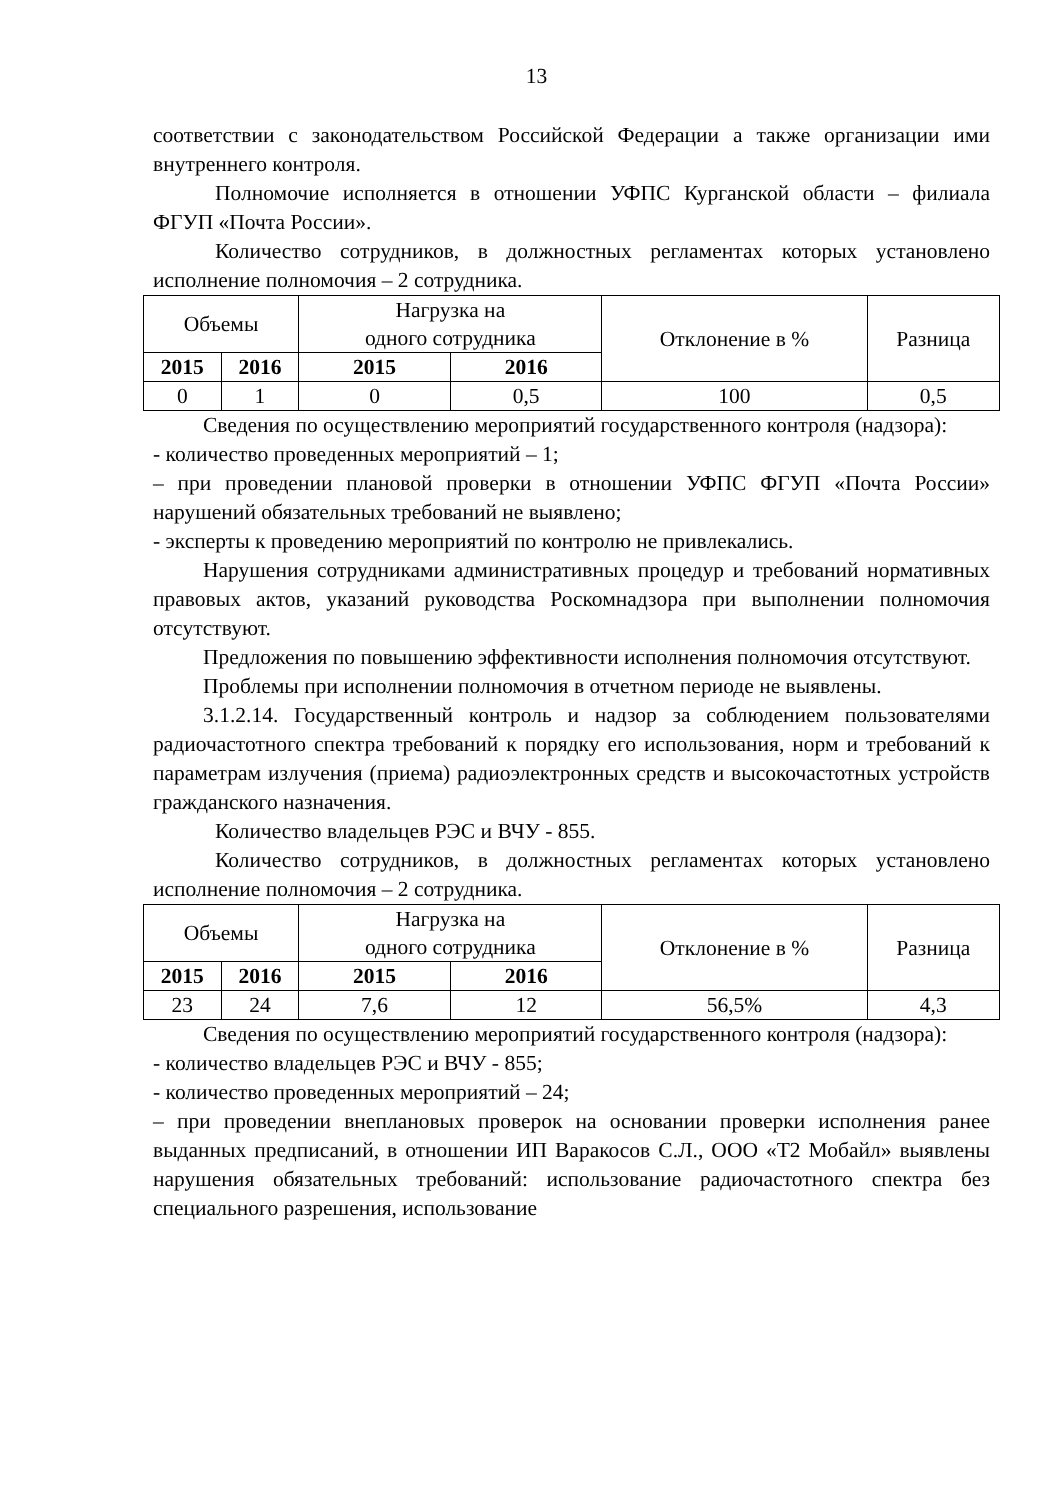13
соответствии с законодательством Российской Федерации а также организации ими внутреннего контроля.
Полномочие исполняется в отношении УФПС Курганской области – филиала ФГУП «Почта России».
Количество сотрудников, в должностных регламентах которых установлено исполнение полномочия – 2 сотрудника.
| Объемы | | Нагрузка на одного сотрудника | | Отклонение в % | Разница |
| --- | --- | --- | --- | --- | --- |
| 2015 | 2016 | 2015 | 2016 | | |
| 0 | 1 | 0 | 0,5 | 100 | 0,5 |
Сведения по осуществлению мероприятий государственного контроля (надзора):
- количество проведенных мероприятий – 1;
– при проведении плановой проверки в отношении УФПС ФГУП «Почта России» нарушений обязательных требований не выявлено;
- эксперты к проведению мероприятий по контролю не привлекались.
Нарушения сотрудниками административных процедур и требований нормативных правовых актов, указаний руководства Роскомнадзора при выполнении полномочия отсутствуют.
Предложения по повышению эффективности исполнения полномочия отсутствуют.
Проблемы при исполнении полномочия в отчетном периоде не выявлены.
3.1.2.14. Государственный контроль и надзор за соблюдением пользователями радиочастотного спектра требований к порядку его использования, норм и требований к параметрам излучения (приема) радиоэлектронных средств и высокочастотных устройств гражданского назначения.
Количество владельцев РЭС и ВЧУ - 855.
Количество сотрудников, в должностных регламентах которых установлено исполнение полномочия – 2 сотрудника.
| Объемы | | Нагрузка на одного сотрудника | | Отклонение в % | Разница |
| --- | --- | --- | --- | --- | --- |
| 2015 | 2016 | 2015 | 2016 | | |
| 23 | 24 | 7,6 | 12 | 56,5% | 4,3 |
Сведения по осуществлению мероприятий государственного контроля (надзора):
- количество владельцев РЭС и ВЧУ - 855;
- количество проведенных мероприятий – 24;
– при проведении внеплановых проверок на основании проверки исполнения ранее выданных предписаний, в отношении ИП Варакосов С.Л., ООО «Т2 Мобайл» выявлены нарушения обязательных требований: использование радиочастотного спектра без специального разрешения, использование